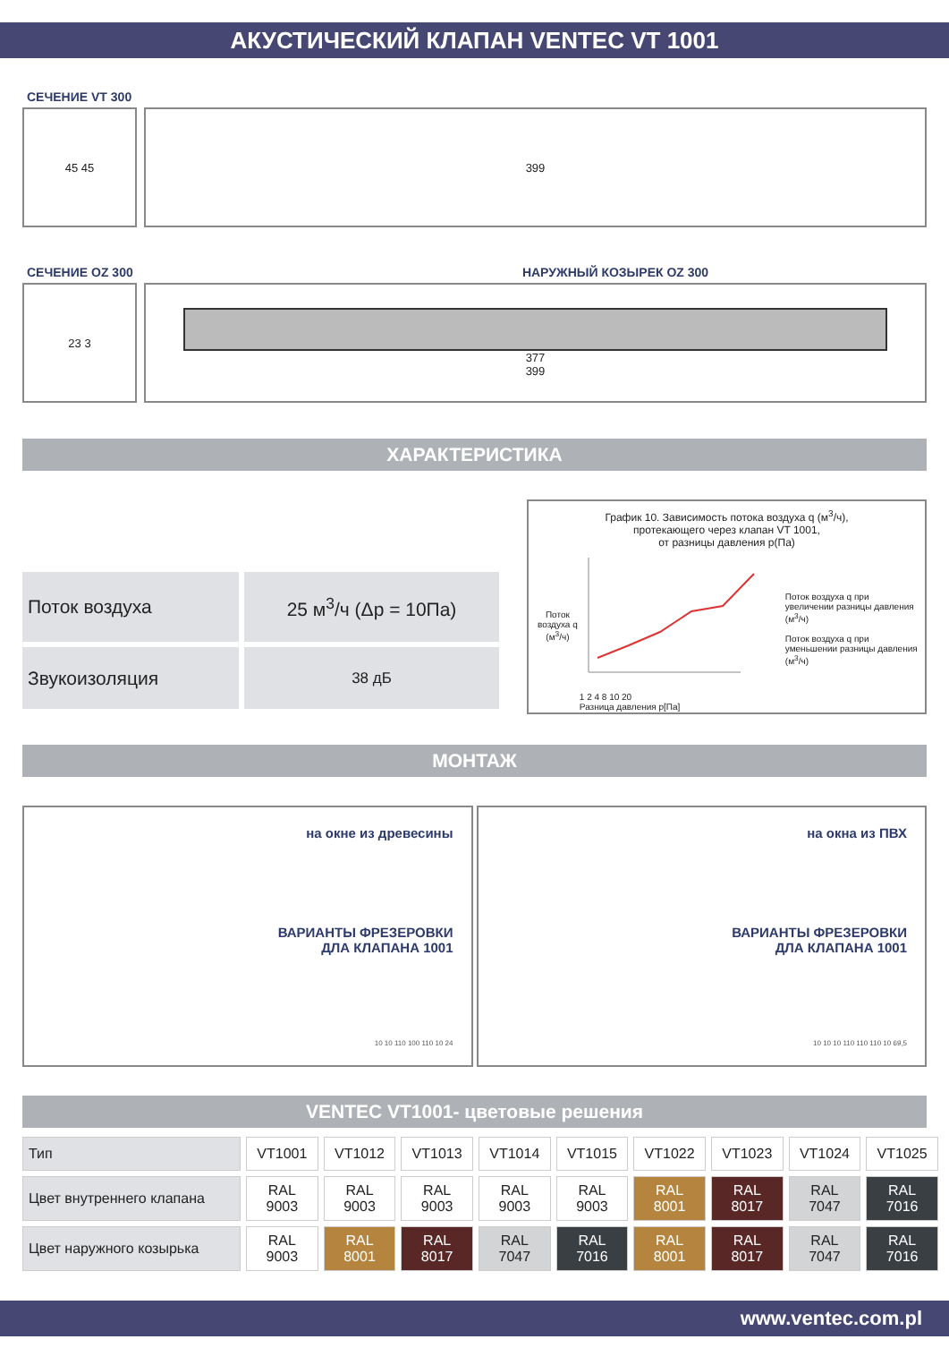АКУСТИЧЕСКИЙ КЛАПАН VENTEC VT 1001
СЕЧЕНИЕ VT 300
45 45 399
СЕЧЕНИЕ OZ 300 НАРУЖНЫЙ КОЗЫРЕК OZ 300
23 3 377
399
ХАРАКТЕРИСТИКА
| Поток воздуха | 25 м<sup>3</sup>/ч (Δp = 10Па) |
| Звукоизоляция | 38 дБ |
График 10. Зависимость потока воздуха q (м<sup>3</sup>/ч),
протекающего через клапан VT 1001,
от разницы давления p(Па)
Поток воздуха q (м<sup>3</sup>/ч)
1 2 4 8 10 20
Разница давления p[Па]
Поток воздуха q при увеличении разницы давления (м<sup>3</sup>/ч)
Поток воздуха q при уменьшении разницы давления (м<sup>3</sup>/ч)
МОНТАЖ
на окне из древесины
ВАРИАНТЫ ФРЕЗЕРОВКИ
ДЛА КЛАПАНА 1001
10 10 110 100 110 10 24
на окна из ПВХ
ВАРИАНТЫ ФРЕЗЕРОВКИ
ДЛА КЛАПАНА 1001
10 10 10 110 110 110 10 69,5
VENTEC VT1001- цветовые решения
| Тип | VT1001 | VT1012 | VT1013 | VT1014 | VT1015 | VT1022 | VT1023 | VT1024 | VT1025 |
| Цвет внутреннего клапана | RAL 9003 | RAL 9003 | RAL 9003 | RAL 9003 | RAL 9003 | RAL 8001 | RAL 8017 | RAL 7047 | RAL 7016 |
| Цвет наружного козырька | RAL 9003 | RAL 8001 | RAL 8017 | RAL 7047 | RAL 7016 | RAL 8001 | RAL 8017 | RAL 7047 | RAL 7016 |
www.ventec.com.pl